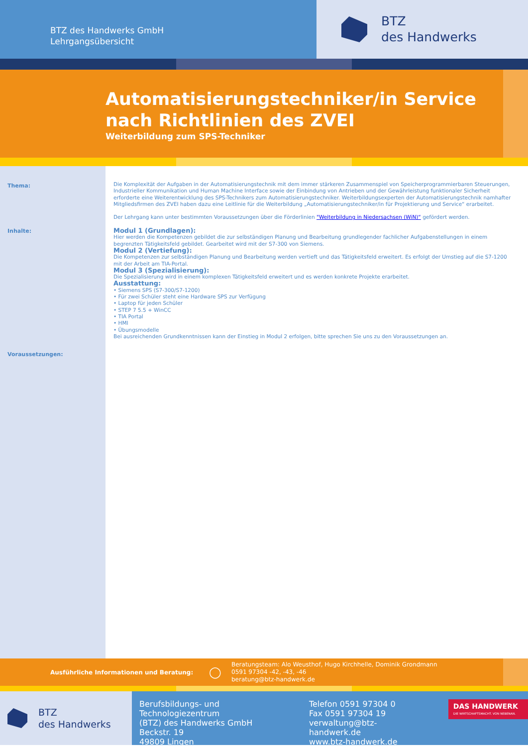BTZ des Handwerks GmbH
Lehrgangsübersicht
BTZ
des Handwerks
Automatisierungstechniker/in Service nach Richtlinien des ZVEI
Weiterbildung zum SPS-Techniker
Thema:
Inhalte:
Voraussetzungen:
Die Komplexität der Aufgaben in der Automatisierungstechnik mit dem immer stärkeren Zusammenspiel von Speicherprogrammierbaren Steuerungen, Industrieller Kommunikation und Human Machine Interface sowie der Einbindung von Antrieben und der Gewährleistung funktionaler Sicherheit erforderte eine Weiterentwicklung des SPS-Technikers zum Automatisierungstechniker. Weiterbildungsexperten der Automatisierungstechnik namhafter Mitgliedsfirmen des ZVEI haben dazu eine Leitlinie für die Weiterbildung „Automatisierungstechniker/in für Projektierung und Service“ erarbeitet.
Der Lehrgang kann unter bestimmten Voraussetzungen über die Förderlinien "Weiterbildung in Niedersachsen (WiN)“ gefördert werden.
Modul 1 (Grundlagen):
Hier werden die Kompetenzen gebildet die zur selbständigen Planung und Bearbeitung grundlegender fachlicher Aufgabenstellungen in einem begrenzten Tätigkeitsfeld gebildet. Gearbeitet wird mit der S7-300 von Siemens.
Modul 2 (Vertiefung):
Die Kompetenzen zur selbständigen Planung und Bearbeitung werden vertieft und das Tätigkeitsfeld erweitert. Es erfolgt der Umstieg auf die S7-1200 mit der Arbeit am TIA-Portal.
Modul 3 (Spezialisierung):
Die Spezialisierung wird in einem komplexen Tätigkeitsfeld erweitert und es werden konkrete Projekte erarbeitet.
Ausstattung:
• Siemens SPS (S7-300/S7-1200)
• Für zwei Schüler steht eine Hardware SPS zur Verfügung
• Laptop für jeden Schüler
• STEP 7 5.5 + WinCC
• TIA Portal
• HMI
• Übungsmodelle
Bei ausreichenden Grundkenntnissen kann der Einstieg in Modul 2 erfolgen, bitte sprechen Sie uns zu den Voraussetzungen an.
Ausführliche Informationen und Beratung:
◯
Beratungsteam: Alo Weusthof, Hugo Kirchhelle, Dominik Grondmann
0591 97304 -42, -43, -46
beratung@btz-handwerk.de
BTZ
des Handwerks
Berufsbildungs- und Technologiezentrum
(BTZ) des Handwerks GmbH
Beckstr. 19
49809 Lingen
Telefon 0591 97304 0
Fax 0591 97304 19
verwaltung@btz-handwerk.de
www.btz-handwerk.de
DAS HANDWERK
DIE WIRTSCHAFTSMACHT. VON NEBENAN.